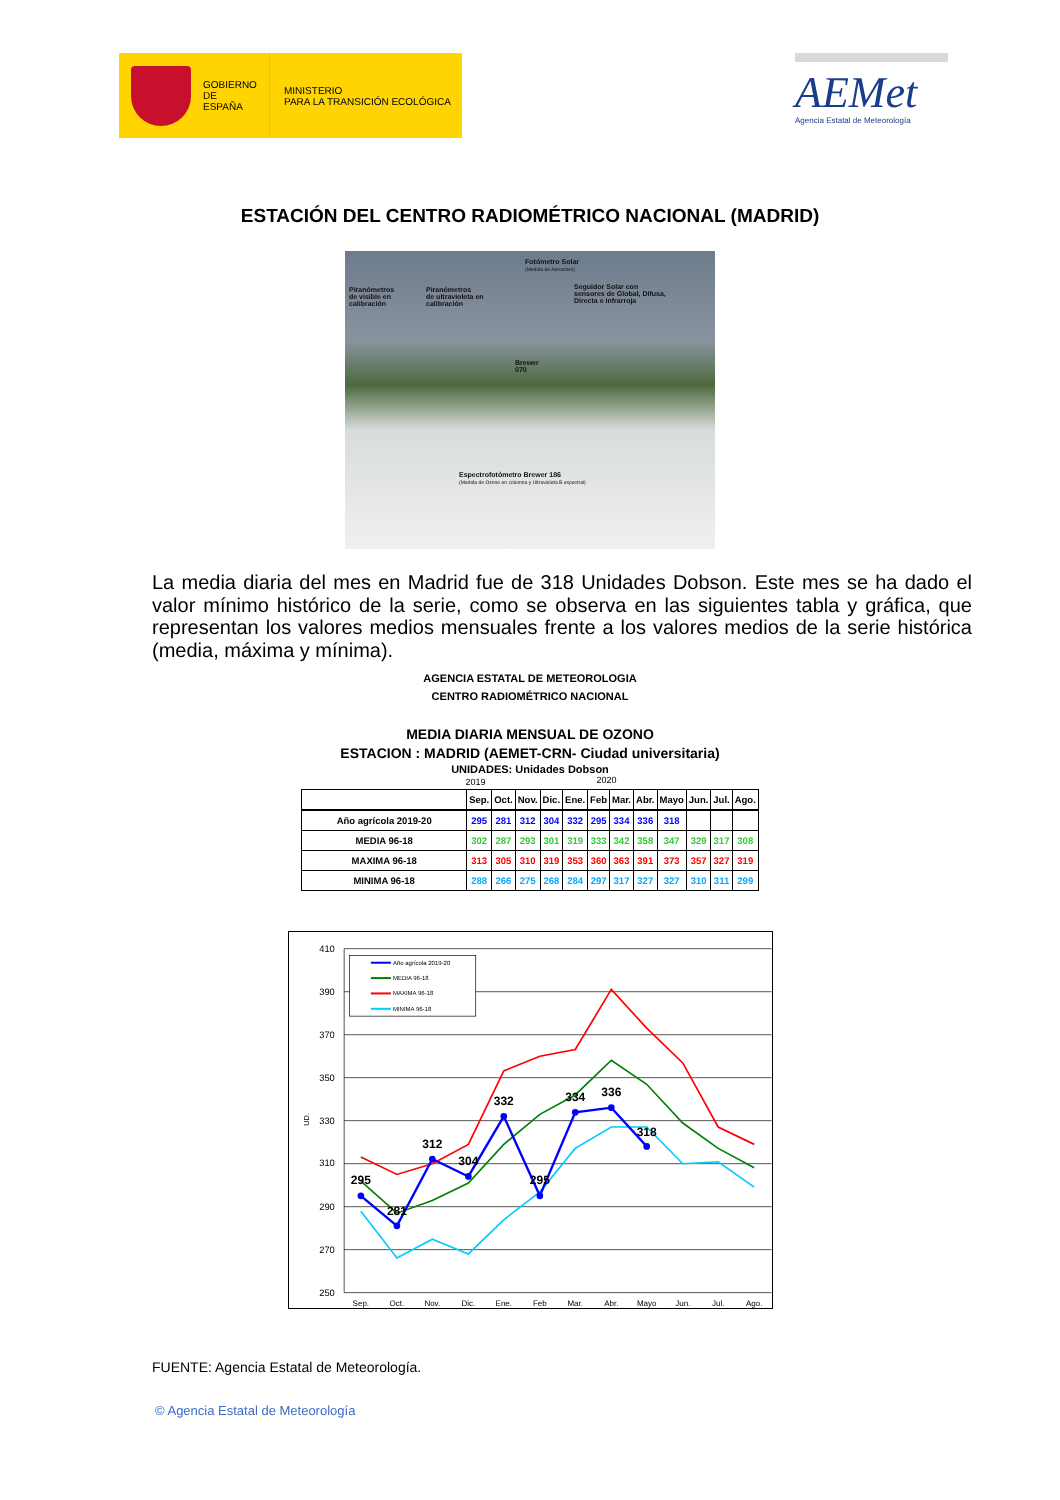GOBIERNO
DE ESPAÑA
MINISTERIO
PARA LA TRANSICIÓN ECOLÓGICA
AEMet
Agencia Estatal de Meteorología
ESTACIÓN DEL CENTRO RADIOMÉTRICO NACIONAL (MADRID)
Fotómetro Solar
(Medida de Aerosoles)
Piranómetros
de visible en
calibración
Piranómetros
de ultravioleta en
calibración
Seguidor Solar con
sensores de Global, Difusa,
Directa e Infrarroja
Brewer
070
Espectrofotómetro Brewer 186
(Medida de Ozono en columna y Ultravioleta B espectral)
La media diaria del mes en Madrid fue de 318 Unidades Dobson. Este mes se ha dado el valor mínimo histórico de la serie, como se observa en las siguientes tabla y gráfica, que representan los valores medios mensuales frente a los valores medios de la serie histórica (media, máxima y mínima).
AGENCIA ESTATAL DE METEOROLOGIA
CENTRO RADIOMÉTRICO NACIONAL
MEDIA DIARIA MENSUAL DE OZONO
ESTACION : MADRID (AEMET-CRN- Ciudad universitaria)
UNIDADES: Unidades Dobson
2019 2020
| | Sep. | Oct. | Nov. | Dic. | Ene. | Feb | Mar. | Abr. | Mayo | Jun. | Jul. | Ago. |
| --- | --- | --- | --- | --- | --- | --- | --- | --- | --- | --- | --- | --- |
| Año agrícola 2019-20 | 295 | 281 | 312 | 304 | 332 | 295 | 334 | 336 | 318 | | | |
| MEDIA 96-18 | 302 | 287 | 293 | 301 | 319 | 333 | 342 | 358 | 347 | 329 | 317 | 308 |
| MAXIMA 96-18 | 313 | 305 | 310 | 319 | 353 | 360 | 363 | 391 | 373 | 357 | 327 | 319 |
| MINIMA 96-18 | 288 | 266 | 275 | 268 | 284 | 297 | 317 | 327 | 327 | 310 | 311 | 299 |
410
390
370
350
330
310
290
270
250
UD.
Sep.
Oct.
Nov.
Dic.
Ene.
Feb
Mar.
Abr.
Mayo
Jun.
Jul.
Ago.
295
281
312
304
332
295
334
336
318
Año agrícola 2019-20
MEDIA 96-18
MAXIMA 96-18
MINIMA 96-18
FUENTE: Agencia Estatal de Meteorología.
© Agencia Estatal de Meteorología